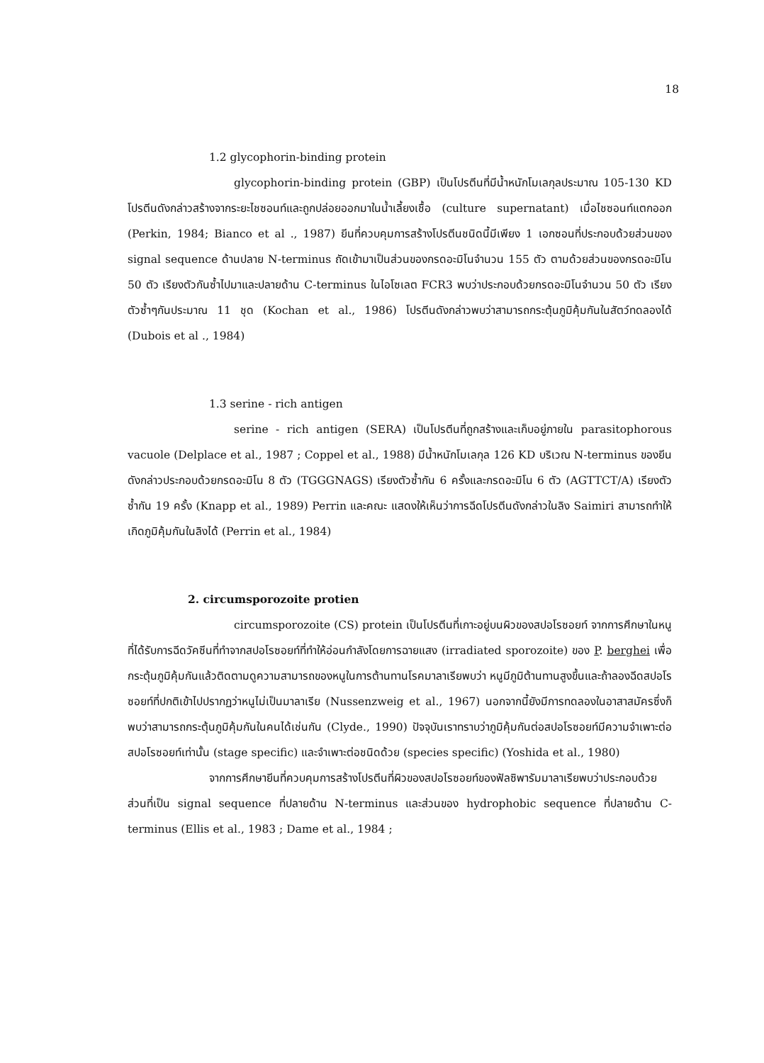18
1.2 glycophorin-binding protein
glycophorin-binding protein (GBP) เป็นโปรตีนที่มีน้ำหนักโมเลกุลประมาณ 105-130 KD โปรตีนดังกล่าวสร้างจากระยะไชซอนท์และถูกปล่อยออกมาในน้ำเลี้ยงเชื้อ (culture supernatant) เมื่อไชซอนท์แตกออก (Perkin, 1984; Bianco et al ., 1987) ยีนที่ควบคุมการสร้างโปรตีนชนิดนี้มีเพียง 1 เอกซอนที่ประกอบด้วยส่วนของ signal sequence ด้านปลาย N-terminus ถัดเข้ามาเป็นส่วนของกรดอะมิโนจำนวน 155 ตัว ตามด้วยส่วนของกรดอะมิโน 50 ตัว เรียงตัวกันซ้ำไปมาและปลายด้าน C-terminus ในไอโซเลต FCR3 พบว่าประกอบด้วยกรดอะมิโนจำนวน 50 ตัว เรียงตัวซ้ำๆกันประมาณ 11 ชุด (Kochan et al., 1986) โปรตีนดังกล่าวพบว่าสามารถกระตุ้นภูมิคุ้มกันในสัตว์ทดลองได้ (Dubois et al ., 1984)
1.3 serine - rich antigen
serine - rich antigen (SERA) เป็นโปรตีนที่ถูกสร้างและเก็บอยู่ภายใน parasitophorous vacuole (Delplace et al., 1987 ; Coppel et al., 1988) มีน้ำหนักโมเลกุล 126 KD บริเวณ N-terminus ของยีนดังกล่าวประกอบด้วยกรดอะมิโน 8 ตัว (TGGGNAGS) เรียงตัวซ้ำกัน 6 ครั้งและกรดอะมิโน 6 ตัว (AGTTCT/A) เรียงตัวซ้ำกัน 19 ครั้ง (Knapp et al., 1989) Perrin และคณะ แสดงให้เห็นว่าการฉีดโปรตีนดังกล่าวในลิง Saimiri สามารถทำให้เกิดภูมิคุ้มกันในลิงได้ (Perrin et al., 1984)
2. circumsporozoite protien
circumsporozoite (CS) protein เป็นโปรตีนที่เกาะอยู่บนผิวของสปอโรซอยท์ จากการศึกษาในหนูที่ได้รับการฉีดวัคซีนที่ทำจากสปอโรซอยท์ที่ทำให้อ่อนกำลังโดยการฉายแสง (irradiated sporozoite) ของ P. berghei เพื่อกระตุ้นภูมิคุ้มกันแล้วติดตามดูความสามารถของหนูในการต้านทานโรคมาลาเรียพบว่า หนูมีภูมิต้านทานสูงขึ้นและถ้าลองฉีดสปอโรซอยท์ที่ปกติเข้าไปปรากฏว่าหนูไม่เป็นมาลาเรีย (Nussenzweig et al., 1967) นอกจากนี้ยังมีการทดลองในอาสาสมัครซึ่งก็พบว่าสามารถกระตุ้นภูมิคุ้มกันในคนได้เช่นกัน (Clyde., 1990) ปัจจุบันเราทราบว่าภูมิคุ้มกันต่อสปอโรซอยท์มีความจำเพาะต่อสปอโรซอยท์เท่านั้น (stage specific) และจำเพาะต่อชนิดด้วย (species specific) (Yoshida et al., 1980)
จากการศึกษายีนที่ควบคุมการสร้างโปรตีนที่ผิวของสปอโรซอยท์ของฟัลซิพารัมมาลาเรียพบว่าประกอบด้วยส่วนที่เป็น signal sequence ที่ปลายด้าน N-terminus และส่วนของ hydrophobic sequence ที่ปลายด้าน C-terminus (Ellis et al., 1983 ; Dame et al., 1984 ;